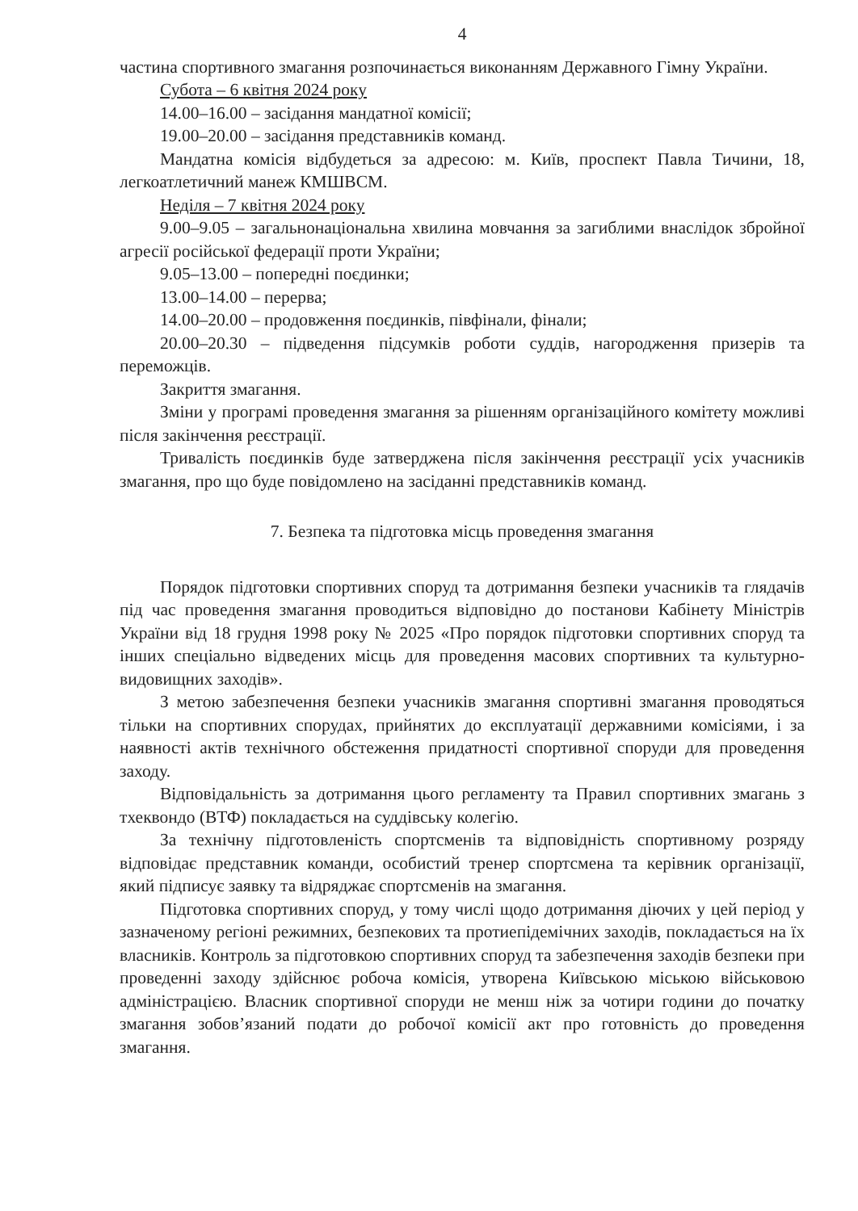4
частина спортивного змагання розпочинається виконанням Державного Гімну України.
Субота – 6 квітня 2024 року
14.00–16.00 – засідання мандатної комісії;
19.00–20.00 – засідання представників команд.
Мандатна комісія відбудеться за адресою: м. Київ, проспект Павла Тичини, 18, легкоатлетичний манеж КМШВСМ.
Неділя – 7 квітня 2024 року
9.00–9.05 – загальнонаціональна хвилина мовчання за загиблими внаслідок збройної агресії російської федерації проти України;
9.05–13.00 – попередні поєдинки;
13.00–14.00 – перерва;
14.00–20.00 – продовження поєдинків, півфінали, фінали;
20.00–20.30 – підведення підсумків роботи суддів, нагородження призерів та переможців.
Закриття змагання.
Зміни у програмі проведення змагання за рішенням організаційного комітету можливі після закінчення реєстрації.
Тривалість поєдинків буде затверджена після закінчення реєстрації усіх учасників змагання, про що буде повідомлено на засіданні представників команд.
7. Безпека та підготовка місць проведення змагання
Порядок підготовки спортивних споруд та дотримання безпеки учасників та глядачів під час проведення змагання проводиться відповідно до постанови Кабінету Міністрів України від 18 грудня 1998 року № 2025 «Про порядок підготовки спортивних споруд та інших спеціально відведених місць для проведення масових спортивних та культурно-видовищних заходів».
З метою забезпечення безпеки учасників змагання спортивні змагання проводяться тільки на спортивних спорудах, прийнятих до експлуатації державними комісіями, і за наявності актів технічного обстеження придатності спортивної споруди для проведення заходу.
Відповідальність за дотримання цього регламенту та Правил спортивних змагань з тхеквондо (ВТФ) покладається на суддівську колегію.
За технічну підготовленість спортсменів та відповідність спортивному розряду відповідає представник команди, особистий тренер спортсмена та керівник організації, який підписує заявку та відряджає спортсменів на змагання.
Підготовка спортивних споруд, у тому числі щодо дотримання діючих у цей період у зазначеному регіоні режимних, безпекових та протиепідемічних заходів, покладається на їх власників. Контроль за підготовкою спортивних споруд та забезпечення заходів безпеки при проведенні заходу здійснює робоча комісія, утворена Київською міською військовою адміністрацією. Власник спортивної споруди не менш ніж за чотири години до початку змагання зобов’язаний подати до робочої комісії акт про готовність до проведення змагання.